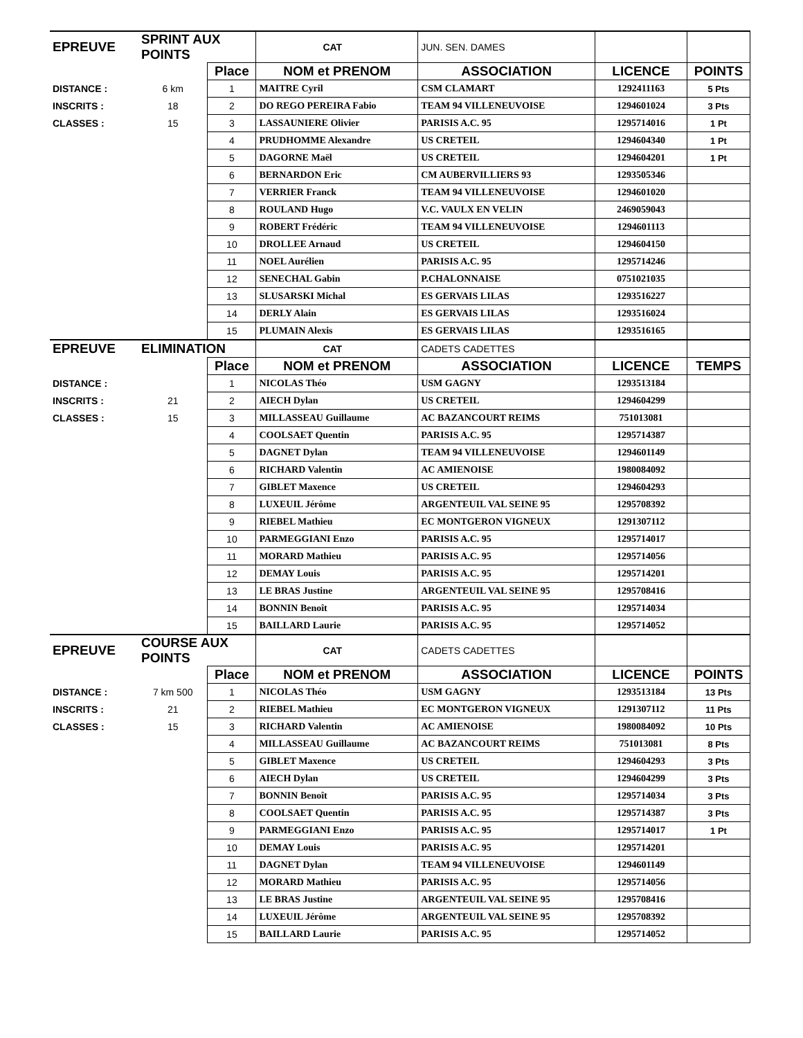| EPREUVE | SPRINT AUX POINTS | | CAT | JUN. SEN. DAMES | | |
| | | Place | NOM et PRENOM | ASSOCIATION | LICENCE | POINTS |
| DISTANCE : | 6 km | 1 | MAITRE Cyril | CSM CLAMART | 1292411163 | 5 Pts |
| INSCRITS : | 18 | 2 | DO REGO PEREIRA Fabio | TEAM 94 VILLENEUVOISE | 1294601024 | 3 Pts |
| CLASSES : | 15 | 3 | LASSAUNIERE Olivier | PARISIS A.C. 95 | 1295714016 | 1 Pt |
| | | 4 | PRUDHOMME Alexandre | US CRETEIL | 1294604340 | 1 Pt |
| | | 5 | DAGORNE Maël | US CRETEIL | 1294604201 | 1 Pt |
| | | 6 | BERNARDON Eric | CM AUBERVILLIERS 93 | 1293505346 | |
| | | 7 | VERRIER Franck | TEAM 94 VILLENEUVOISE | 1294601020 | |
| | | 8 | ROULAND Hugo | V.C. VAULX EN VELIN | 2469059043 | |
| | | 9 | ROBERT Frédéric | TEAM 94 VILLENEUVOISE | 1294601113 | |
| | | 10 | DROLLEE Arnaud | US CRETEIL | 1294604150 | |
| | | 11 | NOEL Aurélien | PARISIS A.C. 95 | 1295714246 | |
| | | 12 | SENECHAL Gabin | P.CHALONNAISE | 0751021035 | |
| | | 13 | SLUSARSKI Michal | ES GERVAIS LILAS | 1293516227 | |
| | | 14 | DERLY Alain | ES GERVAIS LILAS | 1293516024 | |
| | | 15 | PLUMAIN Alexis | ES GERVAIS LILAS | 1293516165 | |
| EPREUVE | ELIMINATION | | CAT | CADETS CADETTES | | |
| | | Place | NOM et PRENOM | ASSOCIATION | LICENCE | TEMPS |
| DISTANCE : | | 1 | NICOLAS Théo | USM GAGNY | 1293513184 | |
| INSCRITS : | 21 | 2 | AIECH Dylan | US CRETEIL | 1294604299 | |
| CLASSES : | 15 | 3 | MILLASSEAU Guillaume | AC BAZANCOURT REIMS | 751013081 | |
| | | 4 | COOLSAET Quentin | PARISIS A.C. 95 | 1295714387 | |
| | | 5 | DAGNET Dylan | TEAM 94 VILLENEUVOISE | 1294601149 | |
| | | 6 | RICHARD Valentin | AC AMIENOISE | 1980084092 | |
| | | 7 | GIBLET Maxence | US CRETEIL | 1294604293 | |
| | | 8 | LUXEUIL Jérôme | ARGENTEUIL VAL SEINE 95 | 1295708392 | |
| | | 9 | RIEBEL Mathieu | EC MONTGERON VIGNEUX | 1291307112 | |
| | | 10 | PARMEGGIANI Enzo | PARISIS A.C. 95 | 1295714017 | |
| | | 11 | MORARD Mathieu | PARISIS A.C. 95 | 1295714056 | |
| | | 12 | DEMAY Louis | PARISIS A.C. 95 | 1295714201 | |
| | | 13 | LE BRAS Justine | ARGENTEUIL VAL SEINE 95 | 1295708416 | |
| | | 14 | BONNIN Benoît | PARISIS A.C. 95 | 1295714034 | |
| | | 15 | BAILLARD Laurie | PARISIS A.C. 95 | 1295714052 | |
| EPREUVE | COURSE AUX POINTS | | CAT | CADETS CADETTES | | |
| | | Place | NOM et PRENOM | ASSOCIATION | LICENCE | POINTS |
| DISTANCE : | 7 km 500 | 1 | NICOLAS Théo | USM GAGNY | 1293513184 | 13 Pts |
| INSCRITS : | 21 | 2 | RIEBEL Mathieu | EC MONTGERON VIGNEUX | 1291307112 | 11 Pts |
| CLASSES : | 15 | 3 | RICHARD Valentin | AC AMIENOISE | 1980084092 | 10 Pts |
| | | 4 | MILLASSEAU Guillaume | AC BAZANCOURT REIMS | 751013081 | 8 Pts |
| | | 5 | GIBLET Maxence | US CRETEIL | 1294604293 | 3 Pts |
| | | 6 | AIECH Dylan | US CRETEIL | 1294604299 | 3 Pts |
| | | 7 | BONNIN Benoît | PARISIS A.C. 95 | 1295714034 | 3 Pts |
| | | 8 | COOLSAET Quentin | PARISIS A.C. 95 | 1295714387 | 3 Pts |
| | | 9 | PARMEGGIANI Enzo | PARISIS A.C. 95 | 1295714017 | 1 Pt |
| | | 10 | DEMAY Louis | PARISIS A.C. 95 | 1295714201 | |
| | | 11 | DAGNET Dylan | TEAM 94 VILLENEUVOISE | 1294601149 | |
| | | 12 | MORARD Mathieu | PARISIS A.C. 95 | 1295714056 | |
| | | 13 | LE BRAS Justine | ARGENTEUIL VAL SEINE 95 | 1295708416 | |
| | | 14 | LUXEUIL Jérôme | ARGENTEUIL VAL SEINE 95 | 1295708392 | |
| | | 15 | BAILLARD Laurie | PARISIS A.C. 95 | 1295714052 | |